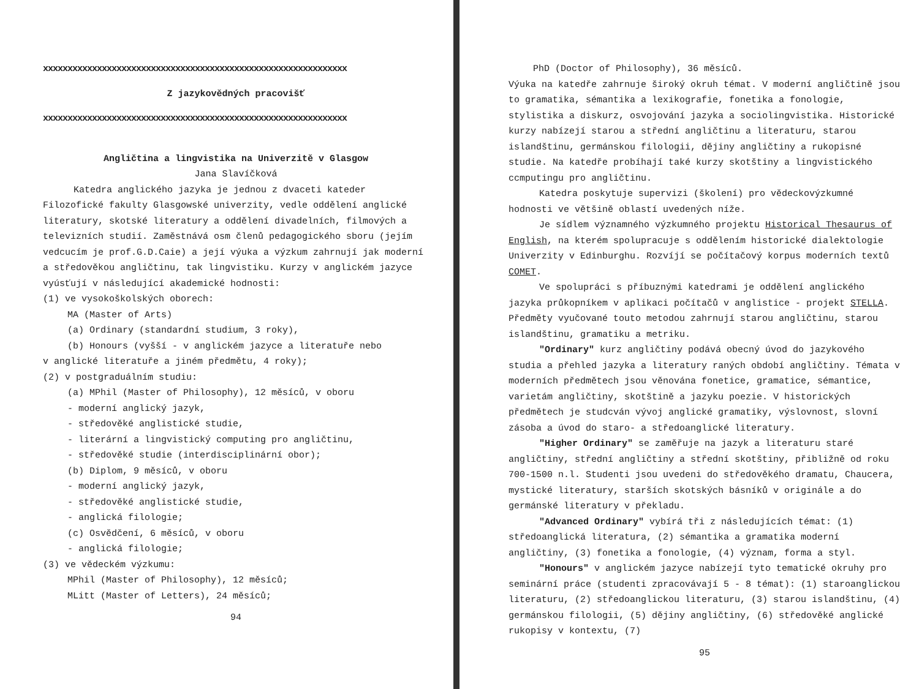xxxxxxxxxxxxxxxxxxxxxxxxxxxxxxxxxxxxxxxxxxxxxxxxxxxxxxxxxxxxxx
Z jazykovědných pracovišť
xxxxxxxxxxxxxxxxxxxxxxxxxxxxxxxxxxxxxxxxxxxxxxxxxxxxxxxxxxxxxx
Angličtina a lingvistika na Univerzitě v Glasgow
Jana Slavíčková
Katedra anglického jazyka je jednou z dvaceti kateder Filozofické fakulty Glasgowské univerzity, vedle oddělení anglické literatury, skotské literatury a oddělení divadelních, filmových a televizních studií. Zaměstnává osm členů pedagogického sboru (jejím vedcucím je prof.G.D.Caie) a její výuka a výzkum zahrnují jak moderní a středověkou angličtinu, tak lingvistiku. Kurzy v anglickém jazyce vyúsťují v následující akademické hodnosti:
(1) ve vysokoškolských oborech:
MA (Master of Arts)
(a) Ordinary (standardní studium, 3 roky),
(b) Honours (vyšší - v anglickém jazyce a literatuře nebo
v anglické literatuře a jiném předmětu, 4 roky);
(2) v postgraduálním studiu:
(a) MPhil (Master of Philosophy), 12 měsíců, v oboru
- moderní anglický jazyk,
- středověké anglistické studie,
- literární a lingvistický computing pro angličtinu,
- středověké studie (interdisciplinární obor);
(b) Diplom, 9 měsíců, v oboru
- moderní anglický jazyk,
- středověké anglistické studie,
- anglická filologie;
(c) Osvědčení, 6 měsíců, v oboru
- anglická filologie;
(3) ve vědeckém výzkumu:
MPhil (Master of Philosophy), 12 měsíců;
MLitt (Master of Letters), 24 měsíců;
94
PhD (Doctor of Philosophy), 36 měsíců.
Výuka na katedře zahrnuje široký okruh témat. V moderní angličtině jsou to gramatika, sémantika a lexikografie, fonetika a fonologie, stylistika a diskurz, osvojování jazyka a sociolingvistika. Historické kurzy nabízejí starou a střední angličtinu a literaturu, starou islandštinu, germánskou filologii, dějiny angličtiny a rukopisné studie. Na katedře probíhají také kurzy skotštiny a lingvistického ccmputingu pro angličtinu.
Katedra poskytuje supervizi (školení) pro vědeckovýzkumné hodnosti ve většině oblastí uvedených níže.
Je sídlem významného výzkumného projektu Historical Thesaurus of English, na kterém spolupracuje s oddělením historické dialektologie Univerzity v Edinburghu. Rozvíjí se počítačový korpus moderních textů COMET.
Ve spolupráci s příbuznými katedrami je oddělení anglického jazyka průkopníkem v aplikaci počítačů v anglistice - projekt STELLA. Předměty vyučované touto metodou zahrnují starou angličtinu, starou islandštinu, gramatiku a metriku.
"Ordinary" kurz angličtiny podává obecný úvod do jazykového studia a přehled jazyka a literatury raných období angličtiny. Témata v moderních předmětech jsou věnována fonetice, gramatice, sémantice, varietám angličtiny, skotštině a jazyku poezie. V historických předmětech je studcván vývoj anglické gramatiky, výslovnost, slovní zásoba a úvod do staro- a středoanglické literatury.
"Higher Ordinary" se zaměřuje na jazyk a literaturu staré angličtiny, střední angličtiny a střední skotštiny, přibližně od roku 700-1500 n.l. Studenti jsou uvedeni do středověkého dramatu, Chaucera, mystické literatury, starších skotských básníků v originále a do germánské literatury v překladu.
"Advanced Ordinary" vybírá tři z následujících témat: (1) středoanglická literatura, (2) sémantika a gramatika moderní angličtiny, (3) fonetika a fonologie, (4) význam, forma a styl.
"Honours" v anglickém jazyce nabízejí tyto tematické okruhy pro seminární práce (studenti zpracovávají 5 - 8 témat): (1) staroanglickou literaturu, (2) středoanglickou literaturu, (3) starou islandštinu, (4) germánskou filologii, (5) dějiny angličtiny, (6) středověké anglické rukopisy v kontextu, (7)
95